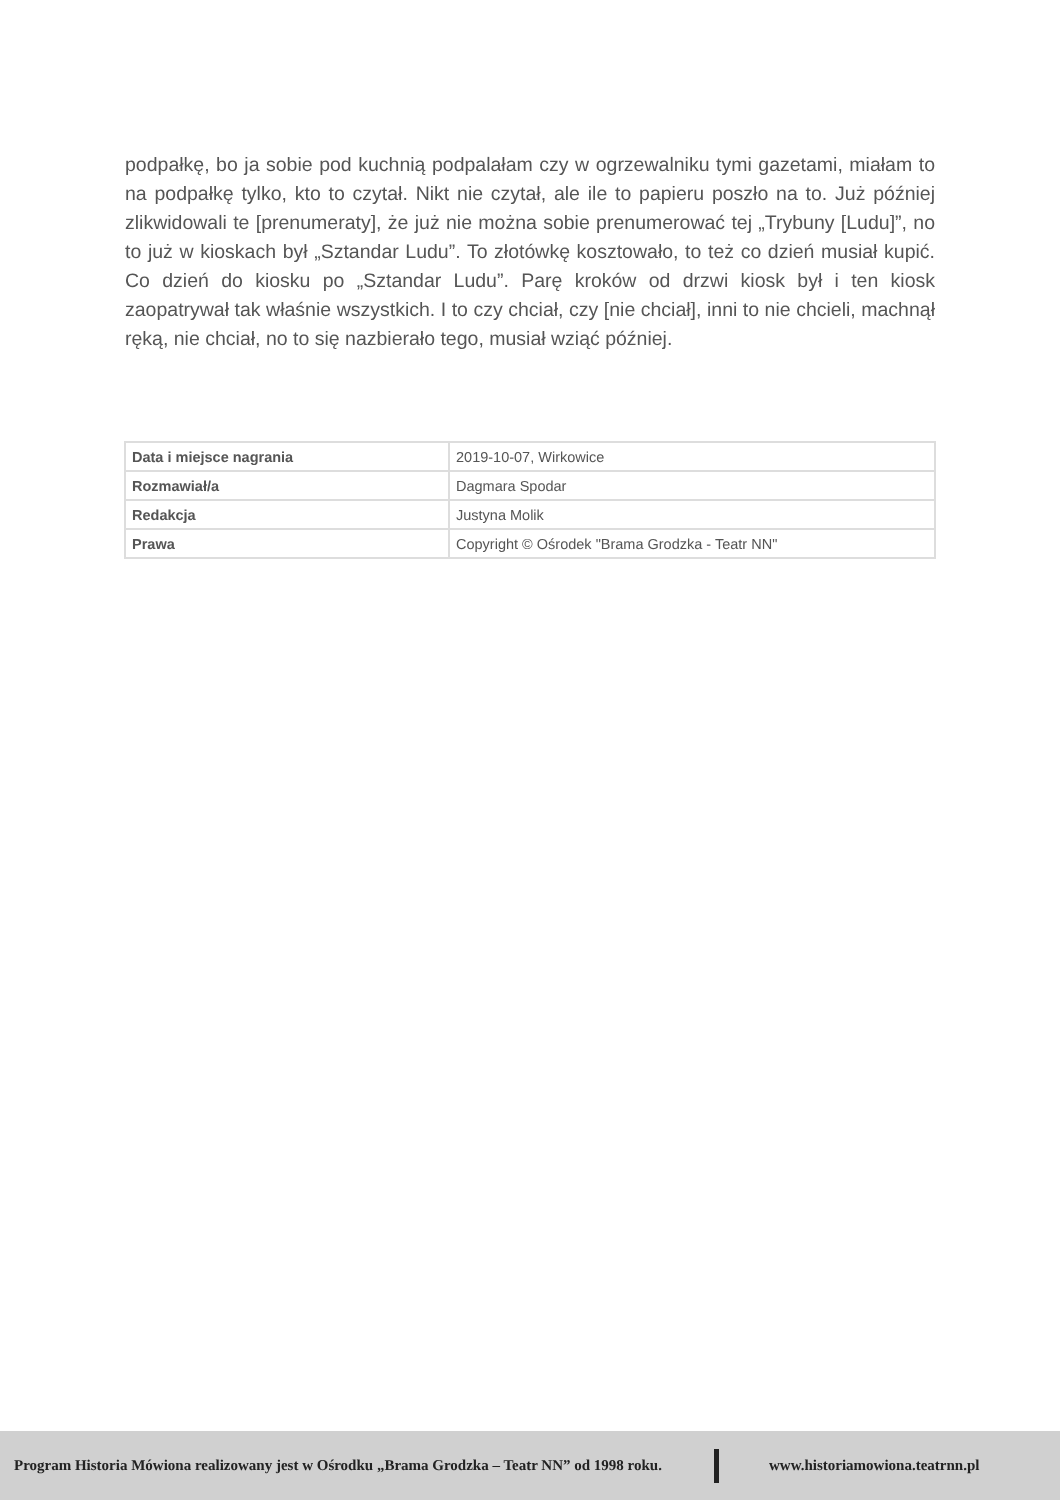podpałkę, bo ja sobie pod kuchnią podpalałam czy w ogrzewalniku tymi gazetami, miałam to na podpałkę tylko, kto to czytał. Nikt nie czytał, ale ile to papieru poszło na to. Już później zlikwidowali te [prenumeraty], że już nie można sobie prenumerować tej „Trybuny [Ludu]”, no to już w kioskach był „Sztandar Ludu”. To złotówkę kosztowało, to też co dzień musiał kupić. Co dzień do kiosku po „Sztandar Ludu”. Parę kroków od drzwi kiosk był i ten kiosk zaopatrywał tak właśnie wszystkich. I to czy chciał, czy [nie chciał], inni to nie chcieli, machnął ręką, nie chciał, no to się nazbierało tego, musiał wziąć później.
| Data i miejsce nagrania | 2019-10-07, Wirkowice |
| Rozmawiał/a | Dagmara Spodar |
| Redakcja | Justyna Molik |
| Prawa | Copyright © Ośrodek "Brama Grodzka - Teatr NN" |
Program Historia Mówiona realizowany jest w Ośrodku „Brama Grodzka – Teatr NN” od 1998 roku. www.historiamowiona.teatrnn.pl